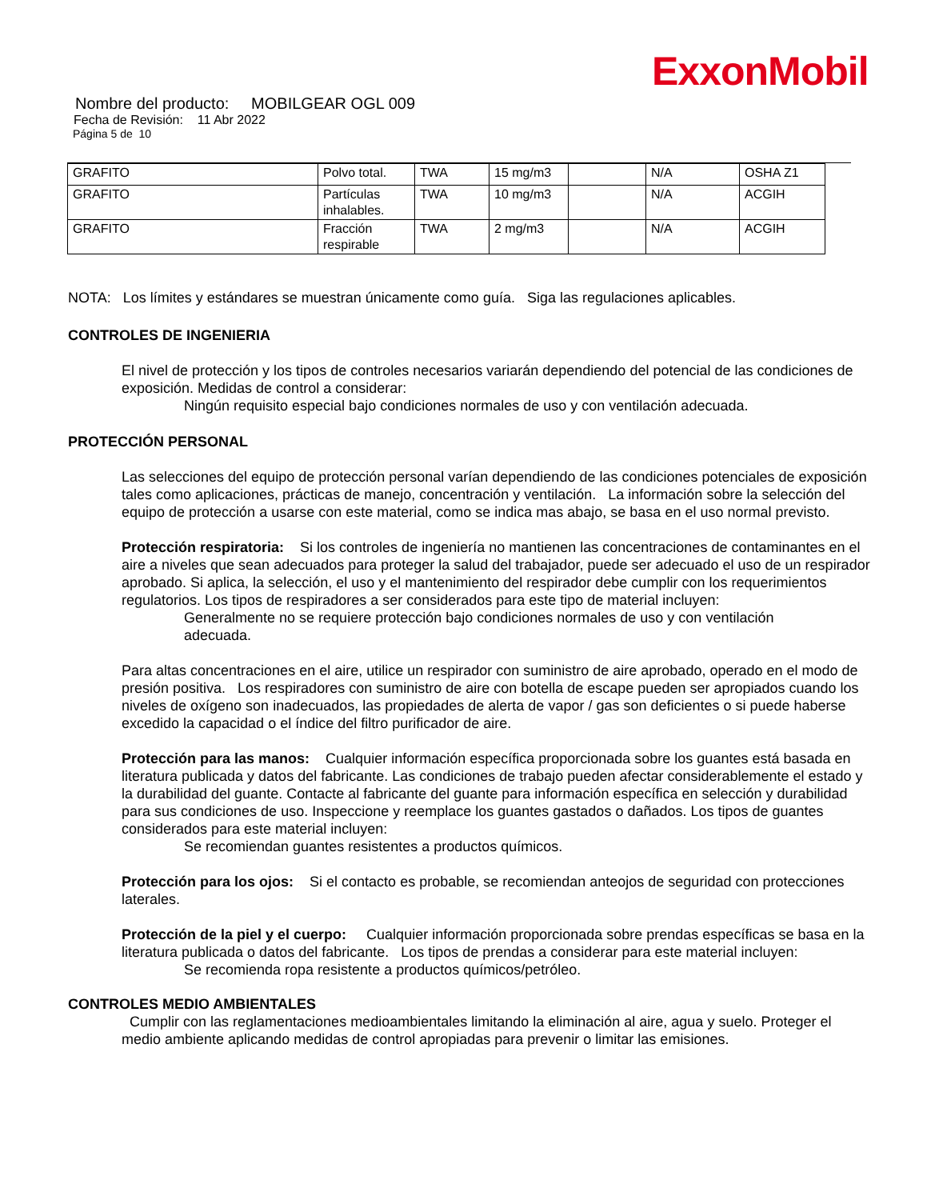ExxonMobil
Nombre del producto: MOBILGEAR OGL 009
Fecha de Revisión: 11 Abr 2022
Página 5 de 10
| GRAFITO | Polvo total. | TWA | 15 mg/m3 | | N/A | OSHA Z1 |
| GRAFITO | Partículas inhalables. | TWA | 10 mg/m3 | | N/A | ACGIH |
| GRAFITO | Fracción respirable | TWA | 2 mg/m3 | | N/A | ACGIH |
NOTA: Los límites y estándares se muestran únicamente como guía. Siga las regulaciones aplicables.
CONTROLES DE INGENIERIA
El nivel de protección y los tipos de controles necesarios variarán dependiendo del potencial de las condiciones de exposición. Medidas de control a considerar:
Ningún requisito especial bajo condiciones normales de uso y con ventilación adecuada.
PROTECCIÓN PERSONAL
Las selecciones del equipo de protección personal varían dependiendo de las condiciones potenciales de exposición tales como aplicaciones, prácticas de manejo, concentración y ventilación. La información sobre la selección del equipo de protección a usarse con este material, como se indica mas abajo, se basa en el uso normal previsto.
Protección respiratoria: Si los controles de ingeniería no mantienen las concentraciones de contaminantes en el aire a niveles que sean adecuados para proteger la salud del trabajador, puede ser adecuado el uso de un respirador aprobado. Si aplica, la selección, el uso y el mantenimiento del respirador debe cumplir con los requerimientos regulatorios. Los tipos de respiradores a ser considerados para este tipo de material incluyen:
Generalmente no se requiere protección bajo condiciones normales de uso y con ventilación adecuada.
Para altas concentraciones en el aire, utilice un respirador con suministro de aire aprobado, operado en el modo de presión positiva. Los respiradores con suministro de aire con botella de escape pueden ser apropiados cuando los niveles de oxígeno son inadecuados, las propiedades de alerta de vapor / gas son deficientes o si puede haberse excedido la capacidad o el índice del filtro purificador de aire.
Protección para las manos: Cualquier información específica proporcionada sobre los guantes está basada en literatura publicada y datos del fabricante. Las condiciones de trabajo pueden afectar considerablemente el estado y la durabilidad del guante. Contacte al fabricante del guante para información específica en selección y durabilidad para sus condiciones de uso. Inspeccione y reemplace los guantes gastados o dañados. Los tipos de guantes considerados para este material incluyen:
Se recomiendan guantes resistentes a productos químicos.
Protección para los ojos: Si el contacto es probable, se recomiendan anteojos de seguridad con protecciones laterales.
Protección de la piel y el cuerpo: Cualquier información proporcionada sobre prendas específicas se basa en la literatura publicada o datos del fabricante. Los tipos de prendas a considerar para este material incluyen:
Se recomienda ropa resistente a productos químicos/petróleo.
CONTROLES MEDIO AMBIENTALES
Cumplir con las reglamentaciones medioambientales limitando la eliminación al aire, agua y suelo. Proteger el medio ambiente aplicando medidas de control apropiadas para prevenir o limitar las emisiones.